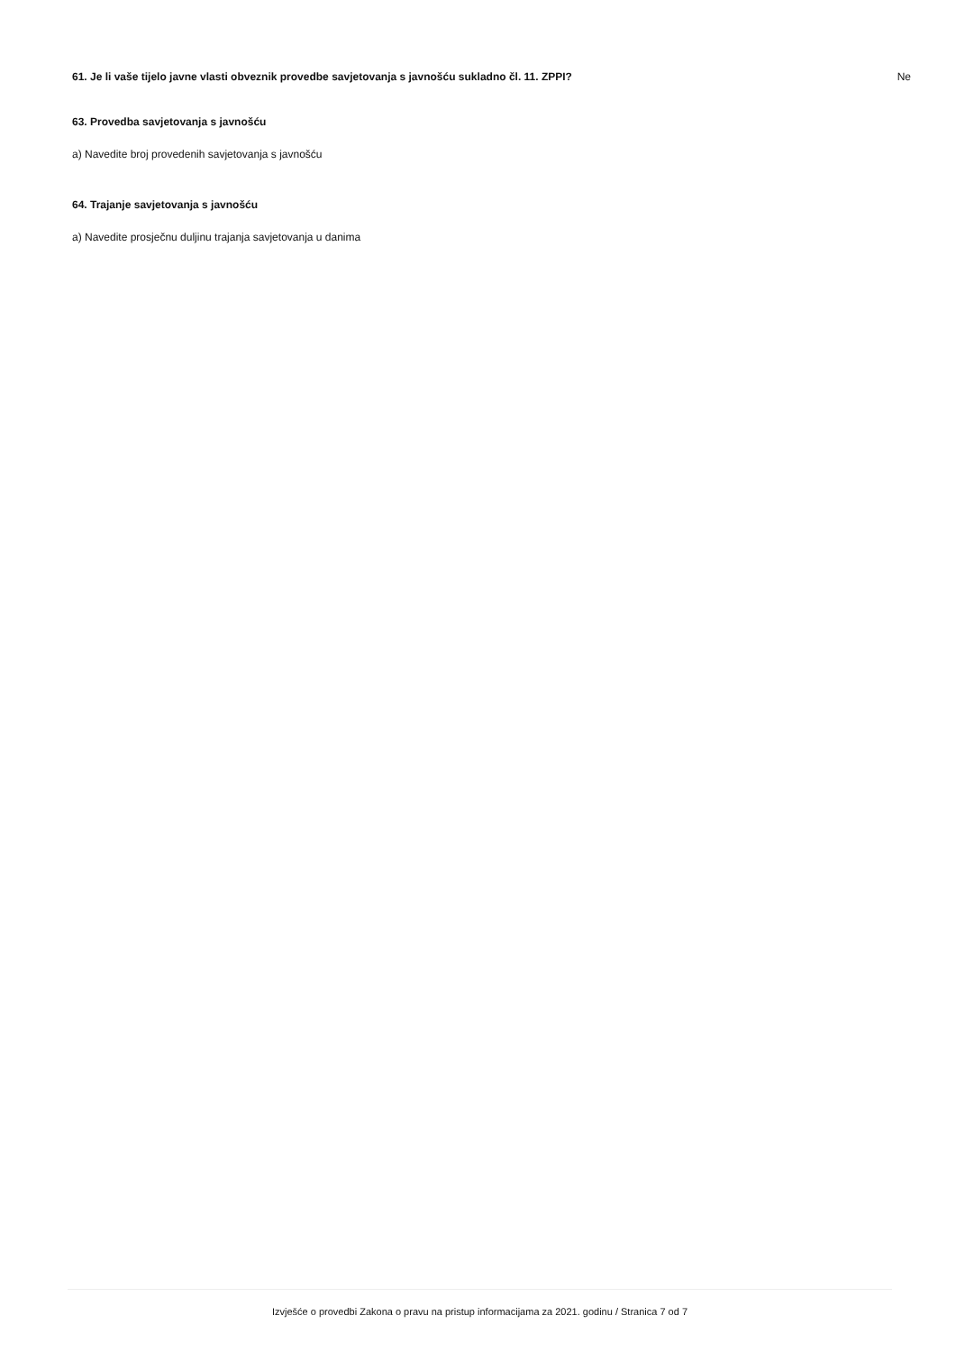61. Je li vaše tijelo javne vlasti obveznik provedbe savjetovanja s javnošću sukladno čl. 11. ZPPI? Ne
63. Provedba savjetovanja s javnošću
a) Navedite broj provedenih savjetovanja s javnošću
64. Trajanje savjetovanja s javnošću
a) Navedite prosječnu duljinu trajanja savjetovanja u danima
Izvješće o provedbi Zakona o pravu na pristup informacijama za 2021. godinu / Stranica 7 od 7